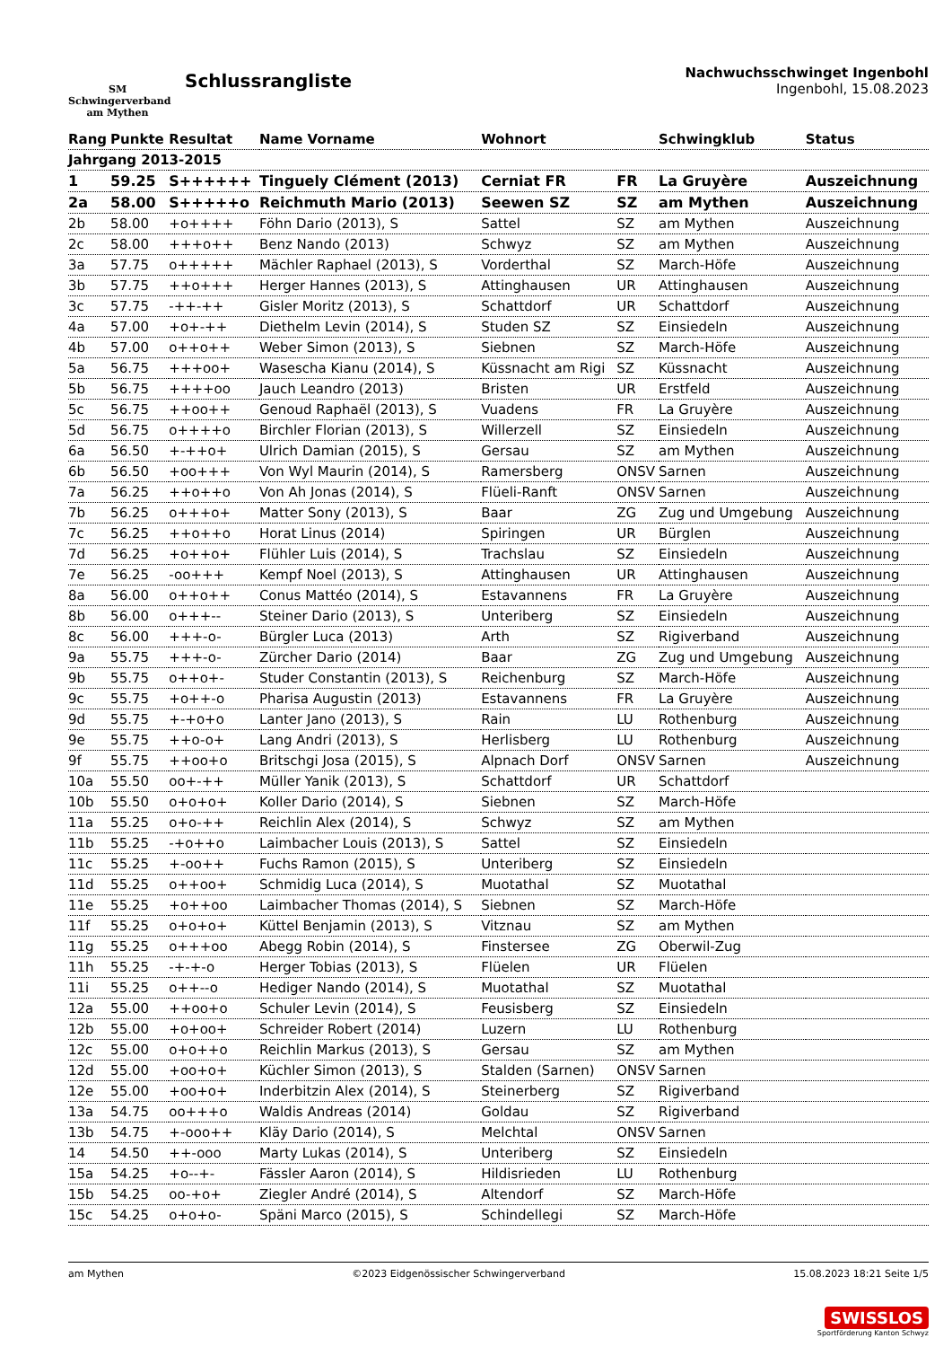SM
Schwingerverband
am Mythen
Schlussrangliste
Nachwuchsschwinget Ingenbohl
Ingenbohl, 15.08.2023
| Rang | Punkte | Resultat | Name Vorname | Wohnort | | Schwingklub | Status |
| --- | --- | --- | --- | --- | --- | --- | --- |
| Jahrgang 2013-2015 | | | | | | | |
| 1 | 59.25 | S++++++ | Tinguely Clément (2013) | Cerniat FR | FR | La Gruyère | Auszeichnung |
| 2a | 58.00 | S+++++o | Reichmuth Mario (2013) | Seewen SZ | SZ | am Mythen | Auszeichnung |
| 2b | 58.00 | +o++++ | Föhn Dario (2013), S | Sattel | SZ | am Mythen | Auszeichnung |
| 2c | 58.00 | +++o++ | Benz Nando (2013) | Schwyz | SZ | am Mythen | Auszeichnung |
| 3a | 57.75 | o+++++ | Mächler Raphael (2013), S | Vorderthal | SZ | March-Höfe | Auszeichnung |
| 3b | 57.75 | ++o+++ | Herger Hannes (2013), S | Attinghausen | UR | Attinghausen | Auszeichnung |
| 3c | 57.75 | -++-++ | Gisler Moritz (2013), S | Schattdorf | UR | Schattdorf | Auszeichnung |
| 4a | 57.00 | +o+-++ | Diethelm Levin (2014), S | Studen SZ | SZ | Einsiedeln | Auszeichnung |
| 4b | 57.00 | o++o++ | Weber Simon (2013), S | Siebnen | SZ | March-Höfe | Auszeichnung |
| 5a | 56.75 | +++oo+ | Wasescha Kianu (2014), S | Küssnacht am Rigi | SZ | Küssnacht | Auszeichnung |
| 5b | 56.75 | ++++oo | Jauch Leandro (2013) | Bristen | UR | Erstfeld | Auszeichnung |
| 5c | 56.75 | ++oo++ | Genoud Raphaël (2013), S | Vuadens | FR | La Gruyère | Auszeichnung |
| 5d | 56.75 | o++++o | Birchler Florian (2013), S | Willerzell | SZ | Einsiedeln | Auszeichnung |
| 6a | 56.50 | +-++o+ | Ulrich Damian (2015), S | Gersau | SZ | am Mythen | Auszeichnung |
| 6b | 56.50 | +oo+++ | Von Wyl Maurin (2014), S | Ramersberg | ONSV | Sarnen | Auszeichnung |
| 7a | 56.25 | ++o++o | Von Ah Jonas (2014), S | Flüeli-Ranft | ONSV | Sarnen | Auszeichnung |
| 7b | 56.25 | o+++o+ | Matter Sony (2013), S | Baar | ZG | Zug und Umgebung | Auszeichnung |
| 7c | 56.25 | ++o++o | Horat Linus (2014) | Spiringen | UR | Bürglen | Auszeichnung |
| 7d | 56.25 | +o++o+ | Flühler Luis (2014), S | Trachslau | SZ | Einsiedeln | Auszeichnung |
| 7e | 56.25 | -oo+++ | Kempf Noel (2013), S | Attinghausen | UR | Attinghausen | Auszeichnung |
| 8a | 56.00 | o++o++ | Conus Mattéo (2014), S | Estavannens | FR | La Gruyère | Auszeichnung |
| 8b | 56.00 | o+++-- | Steiner Dario (2013), S | Unteriberg | SZ | Einsiedeln | Auszeichnung |
| 8c | 56.00 | +++-o- | Bürgler Luca (2013) | Arth | SZ | Rigiverband | Auszeichnung |
| 9a | 55.75 | +++-o- | Zürcher Dario (2014) | Baar | ZG | Zug und Umgebung | Auszeichnung |
| 9b | 55.75 | o++o+- | Studer Constantin (2013), S | Reichenburg | SZ | March-Höfe | Auszeichnung |
| 9c | 55.75 | +o++-o | Pharisa Augustin (2013) | Estavannens | FR | La Gruyère | Auszeichnung |
| 9d | 55.75 | +-+o+o | Lanter Jano (2013), S | Rain | LU | Rothenburg | Auszeichnung |
| 9e | 55.75 | ++o-o+ | Lang Andri (2013), S | Herlisberg | LU | Rothenburg | Auszeichnung |
| 9f | 55.75 | ++oo+o | Britschgi Josa (2015), S | Alpnach Dorf | ONSV | Sarnen | Auszeichnung |
| 10a | 55.50 | oo+-++ | Müller Yanik (2013), S | Schattdorf | UR | Schattdorf | |
| 10b | 55.50 | o+o+o+ | Koller Dario (2014), S | Siebnen | SZ | March-Höfe | |
| 11a | 55.25 | o+o-++ | Reichlin Alex (2014), S | Schwyz | SZ | am Mythen | |
| 11b | 55.25 | -+o++o | Laimbacher Louis (2013), S | Sattel | SZ | Einsiedeln | |
| 11c | 55.25 | +-oo++ | Fuchs Ramon (2015), S | Unteriberg | SZ | Einsiedeln | |
| 11d | 55.25 | o++oo+ | Schmidig Luca (2014), S | Muotathal | SZ | Muotathal | |
| 11e | 55.25 | +o++oo | Laimbacher Thomas (2014), S | Siebnen | SZ | March-Höfe | |
| 11f | 55.25 | o+o+o+ | Küttel Benjamin (2013), S | Vitznau | SZ | am Mythen | |
| 11g | 55.25 | o+++oo | Abegg Robin (2014), S | Finstersee | ZG | Oberwil-Zug | |
| 11h | 55.25 | -+-+-o | Herger Tobias (2013), S | Flüelen | UR | Flüelen | |
| 11i | 55.25 | o++--o | Hediger Nando (2014), S | Muotathal | SZ | Muotathal | |
| 12a | 55.00 | ++oo+o | Schuler Levin (2014), S | Feusisberg | SZ | Einsiedeln | |
| 12b | 55.00 | +o+oo+ | Schreider Robert (2014) | Luzern | LU | Rothenburg | |
| 12c | 55.00 | o+o++o | Reichlin Markus (2013), S | Gersau | SZ | am Mythen | |
| 12d | 55.00 | +oo+o+ | Küchler Simon (2013), S | Stalden (Sarnen) | ONSV | Sarnen | |
| 12e | 55.00 | +oo+o+ | Inderbitzin Alex (2014), S | Steinerberg | SZ | Rigiverband | |
| 13a | 54.75 | oo+++o | Waldis Andreas (2014) | Goldau | SZ | Rigiverband | |
| 13b | 54.75 | +-ooo++ | Kläy Dario (2014), S | Melchtal | ONSV | Sarnen | |
| 14 | 54.50 | ++-ooo | Marty Lukas (2014), S | Unteriberg | SZ | Einsiedeln | |
| 15a | 54.25 | +o--+- | Fässler Aaron (2014), S | Hildisrieden | LU | Rothenburg | |
| 15b | 54.25 | oo-+o+ | Ziegler André (2014), S | Altendorf | SZ | March-Höfe | |
| 15c | 54.25 | o+o+o- | Späni Marco (2015), S | Schindellegi | SZ | March-Höfe | |
am Mythen ©2023 Eidgenössischer Schwingerverband 15.08.2023 18:21 Seite 1/5
SWISSLOS
Sportförderung Kanton Schwyz